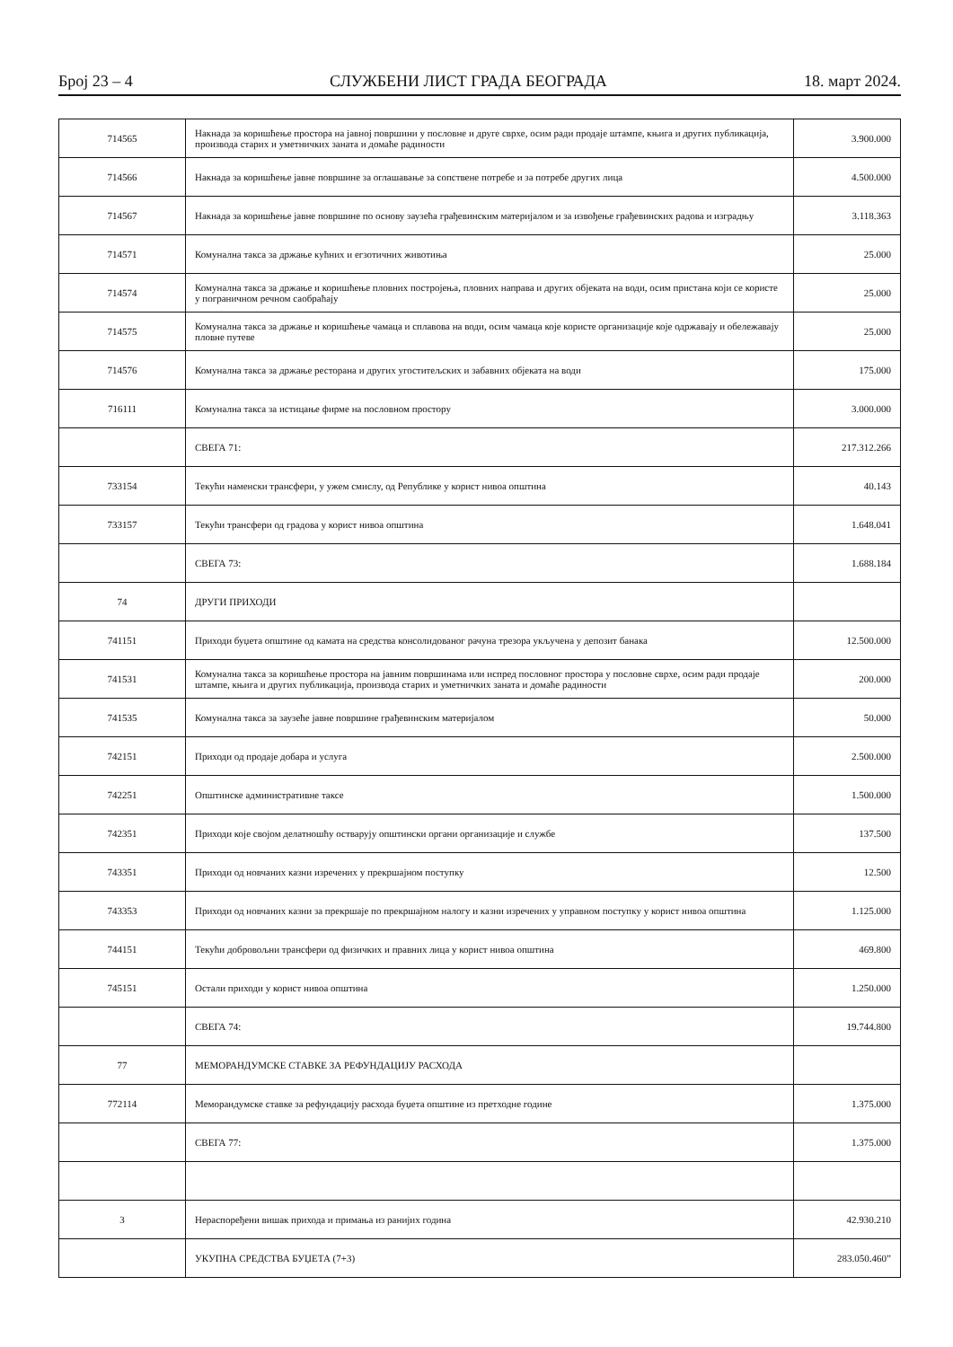Број 23 – 4 СЛУЖБЕНИ ЛИСТ ГРАДА БЕОГРАДА 18. март 2024.
| 714565 | Накнада за коришћење простора на јавној површини у пословне и друге сврхе, осим ради продаје штампе, књига и других публикација, производа старих и уметничких заната и домаће радиности | 3.900.000 |
| 714566 | Накнада за коришћење јавне површине за оглашавање за сопствене потребе и за потребе других лица | 4.500.000 |
| 714567 | Накнада за коришћење јавне површине по основу заузећа грађевинским материјалом и за извођење грађевинских радова и изградњу | 3.118.363 |
| 714571 | Комунална такса за држање кућних и егзотичних животиња | 25.000 |
| 714574 | Комунална такса за држање и коришћење пловних постројења, пловних направа и других објеката на води, осим пристана који се користе у пограничном речном саобраћају | 25.000 |
| 714575 | Комунална такса за држање и коришћење чамаца и сплавова на води, осим чамаца које користе организације које одржавају и обележавају пловне путеве | 25.000 |
| 714576 | Комунална такса за држање ресторана и других угоститељских и забавних објеката на води | 175.000 |
| 716111 | Комунална такса за истицање фирме на пословном простору | 3.000.000 |
| | СВЕГА 71: | 217.312.266 |
| 733154 | Текући наменски трансфери, у ужем смислу, од Републике у корист нивоа општина | 40.143 |
| 733157 | Текући трансфери од градова у корист нивоа општина | 1.648.041 |
| | СВЕГА 73: | 1.688.184 |
| 74 | ДРУГИ ПРИХОДИ | |
| 741151 | Приходи буџета општине од камата на средства консолидованог рачуна трезора укључена у депозит банака | 12.500.000 |
| 741531 | Комунална такса за коришћење простора на јавним површинама или испред пословног простора у пословне сврхе, осим ради продаје штампе, књига и других публикација, производа старих и уметничких заната и домаће радиности | 200.000 |
| 741535 | Комунална такса за заузеће јавне површине грађевинским материјалом | 50.000 |
| 742151 | Приходи од продаје добара и услуга | 2.500.000 |
| 742251 | Општинске административне таксе | 1.500.000 |
| 742351 | Приходи које својом делатношћу остварују општински органи организације и службе | 137.500 |
| 743351 | Приходи од новчаних казни изречених у прекршајном поступку | 12.500 |
| 743353 | Приходи од новчаних казни за прекршаје по прекршајном налогу и казни изречених у управном поступку у корист нивоа општина | 1.125.000 |
| 744151 | Текући добровољни трансфери од физичких и правних лица у корист нивоа општина | 469.800 |
| 745151 | Остали приходи у корист нивоа општина | 1.250.000 |
| | СВЕГА 74: | 19.744.800 |
| 77 | МЕМОРАНДУМСКЕ СТАВКЕ ЗА РЕФУНДАЦИЈУ РАСХОДА | |
| 772114 | Меморандумске ставке за рефундацију расхода буџета општине из претходне године | 1.375.000 |
| | СВЕГА 77: | 1.375.000 |
| 3 | Нераспоређени вишак прихода и примања из ранијих година | 42.930.210 |
| | УКУПНА СРЕДСТВА БУЏЕТА (7+3) | 283.050.460” |